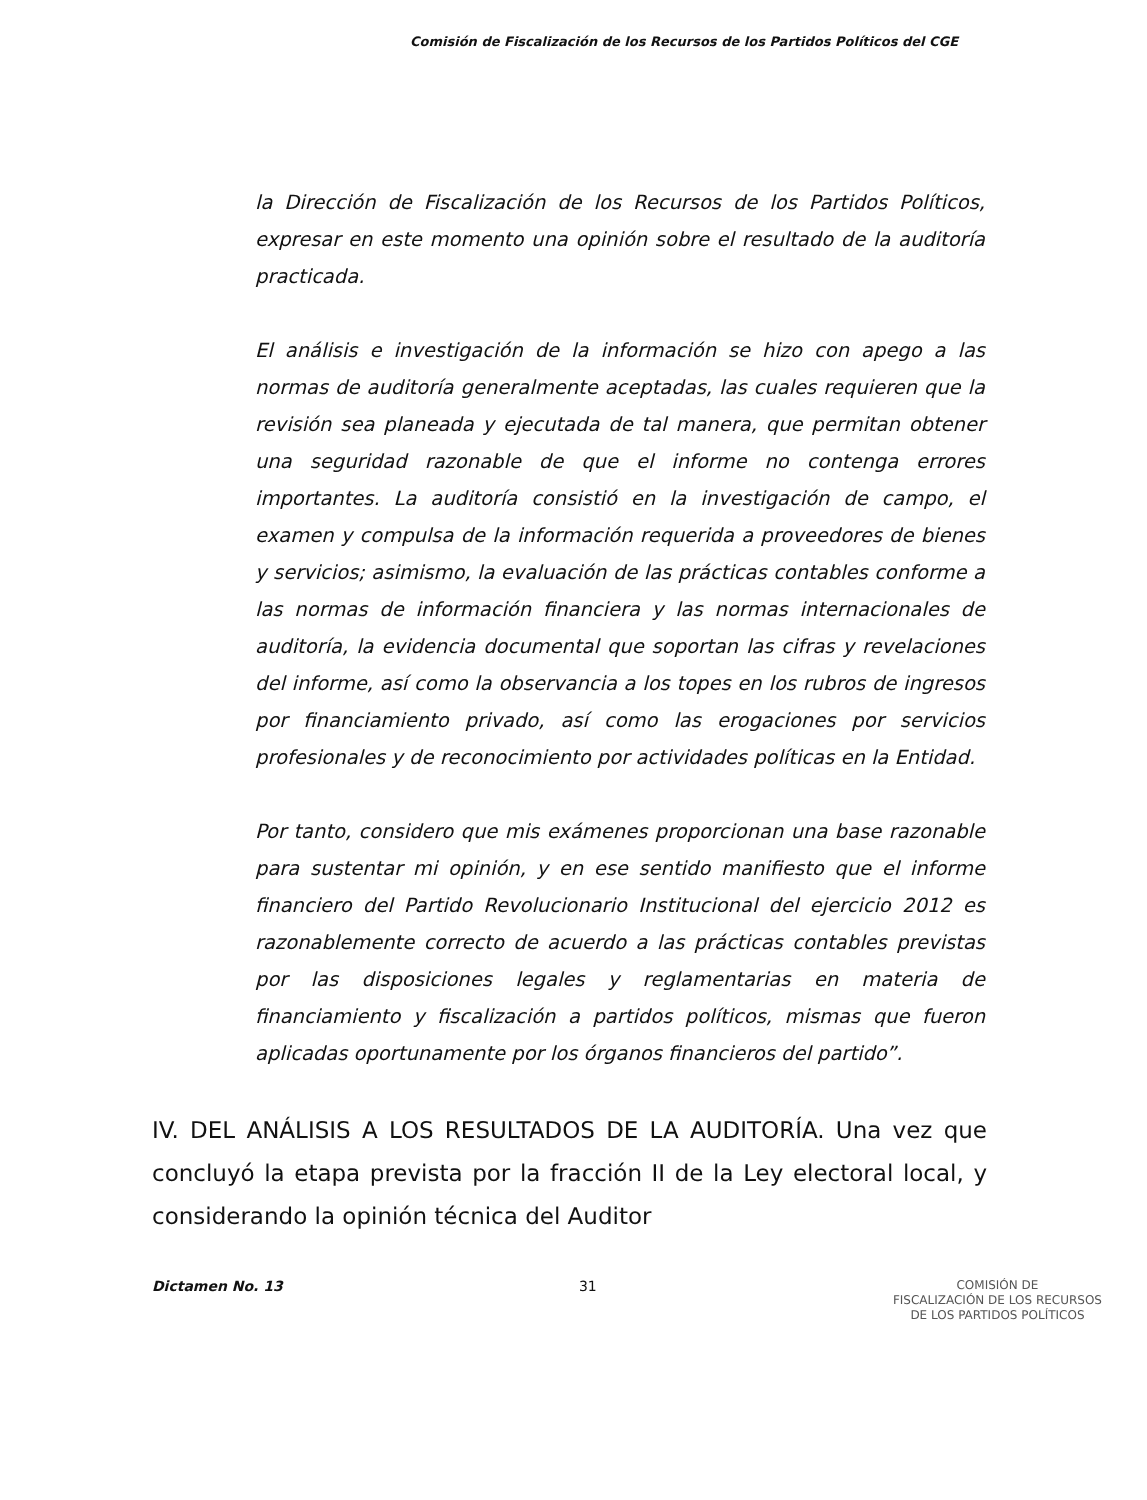Comisión de Fiscalización de los Recursos de los Partidos Políticos del CGE
la Dirección de Fiscalización de los Recursos de los Partidos Políticos, expresar en este momento una opinión sobre el resultado de la auditoría practicada.
El análisis e investigación de la información se hizo con apego a las normas de auditoría generalmente aceptadas, las cuales requieren que la revisión sea planeada y ejecutada de tal manera, que permitan obtener una seguridad razonable de que el informe no contenga errores importantes. La auditoría consistió en la investigación de campo, el examen y compulsa de la información requerida a proveedores de bienes y servicios; asimismo, la evaluación de las prácticas contables conforme a las normas de información financiera y las normas internacionales de auditoría, la evidencia documental que soportan las cifras y revelaciones del informe, así como la observancia a los topes en los rubros de ingresos por financiamiento privado, así como las erogaciones por servicios profesionales y de reconocimiento por actividades políticas en la Entidad.
Por tanto, considero que mis exámenes proporcionan una base razonable para sustentar mi opinión, y en ese sentido manifiesto que el informe financiero del Partido Revolucionario Institucional del ejercicio 2012 es razonablemente correcto de acuerdo a las prácticas contables previstas por las disposiciones legales y reglamentarias en materia de financiamiento y fiscalización a partidos políticos, mismas que fueron aplicadas oportunamente por los órganos financieros del partido”.
IV. DEL ANÁLISIS A LOS RESULTADOS DE LA AUDITORÍA. Una vez que concluyó la etapa prevista por la fracción II de la Ley electoral local, y considerando la opinión técnica del Auditor
Dictamen No. 13 31
COMISIÓN DE
FISCALIZACIÓN DE LOS RECURSOS
DE LOS PARTIDOS POLÍTICOS